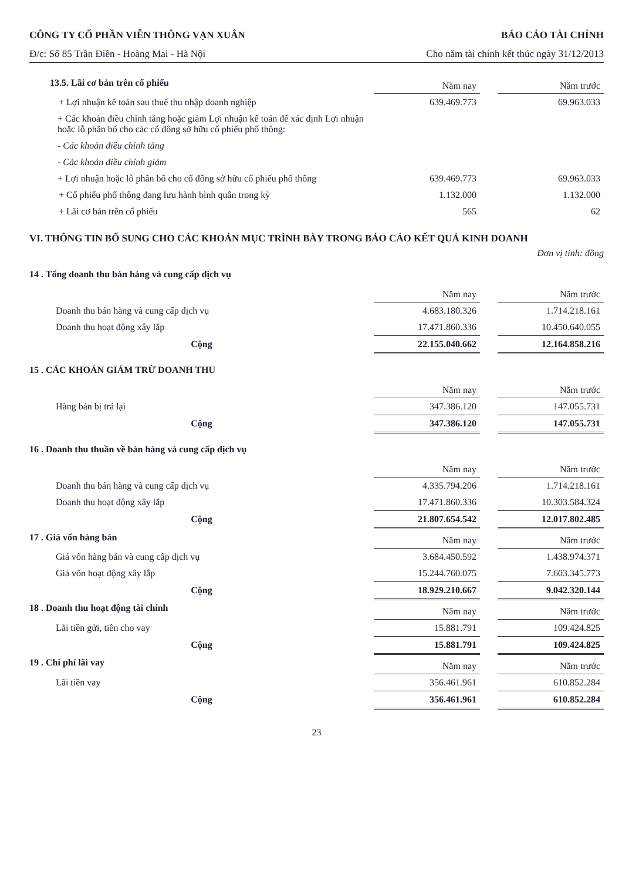CÔNG TY CỔ PHẦN VIỄN THÔNG VẠN XUÂN BÁO CÁO TÀI CHÍNH
Đ/c: Số 85 Trần Điền - Hoàng Mai - Hà Nội Cho năm tài chính kết thúc ngày 31/12/2013
| 13.5. Lãi cơ bản trên cổ phiếu | Năm nay | | Năm trước |
| + Lợi nhuận kế toán sau thuế thu nhập doanh nghiệp | 639.469.773 | | 69.963.033 |
| + Các khoản điều chỉnh tăng hoặc giảm Lợi nhuận kế toán để xác định Lợi nhuận hoặc lỗ phân bổ cho các cổ đông sở hữu cổ phiếu phổ thông: | | | |
| - Các khoản điều chỉnh tăng | | | |
| - Các khoản điều chỉnh giảm | | | |
| + Lợi nhuận hoặc lỗ phân bổ cho cổ đông sở hữu cổ phiếu phổ thông | 639.469.773 | | 69.963.033 |
| + Cổ phiếu phổ thông đang lưu hành bình quân trong kỳ | 1.132.000 | | 1.132.000 |
| + Lãi cơ bản trên cổ phiếu | 565 | | 62 |
VI. THÔNG TIN BỔ SUNG CHO CÁC KHOẢN MỤC TRÌNH BÀY TRONG BÁO CÁO KẾT QUẢ KINH DOANH
Đơn vị tính: đồng
14 . Tổng doanh thu bán hàng và cung cấp dịch vụ
| | Năm nay | | Năm trước |
| Doanh thu bán hàng và cung cấp dịch vụ | 4.683.180.326 | | 1.714.218.161 |
| Doanh thu hoạt động xây lắp | 17.471.860.336 | | 10.450.640.055 |
| Cộng | 22.155.040.662 | | 12.164.858.216 |
15 . CÁC KHOẢN GIẢM TRỪ DOANH THU
| | Năm nay | | Năm trước |
| Hàng bán bị trả lại | 347.386.120 | | 147.055.731 |
| Cộng | 347.386.120 | | 147.055.731 |
16 . Doanh thu thuần về bán hàng và cung cấp dịch vụ
| | Năm nay | | Năm trước |
| Doanh thu bán hàng và cung cấp dịch vụ | 4.335.794.206 | | 1.714.218.161 |
| Doanh thu hoạt động xây lắp | 17.471.860.336 | | 10.303.584.324 |
| Cộng | 21.807.654.542 | | 12.017.802.485 |
| 17 . Giá vốn hàng bán | Năm nay | | Năm trước |
| Giá vốn hàng bán và cung cấp dịch vụ | 3.684.450.592 | | 1.438.974.371 |
| Giá vốn hoạt động xây lắp | 15.244.760.075 | | 7.603.345.773 |
| Cộng | 18.929.210.667 | | 9.042.320.144 |
| 18 . Doanh thu hoạt động tài chính | Năm nay | | Năm trước |
| Lãi tiền gửi, tiền cho vay | 15.881.791 | | 109.424.825 |
| Cộng | 15.881.791 | | 109.424.825 |
| 19 . Chi phí lãi vay | Năm nay | | Năm trước |
| Lãi tiền vay | 356.461.961 | | 610.852.284 |
| Cộng | 356.461.961 | | 610.852.284 |
23